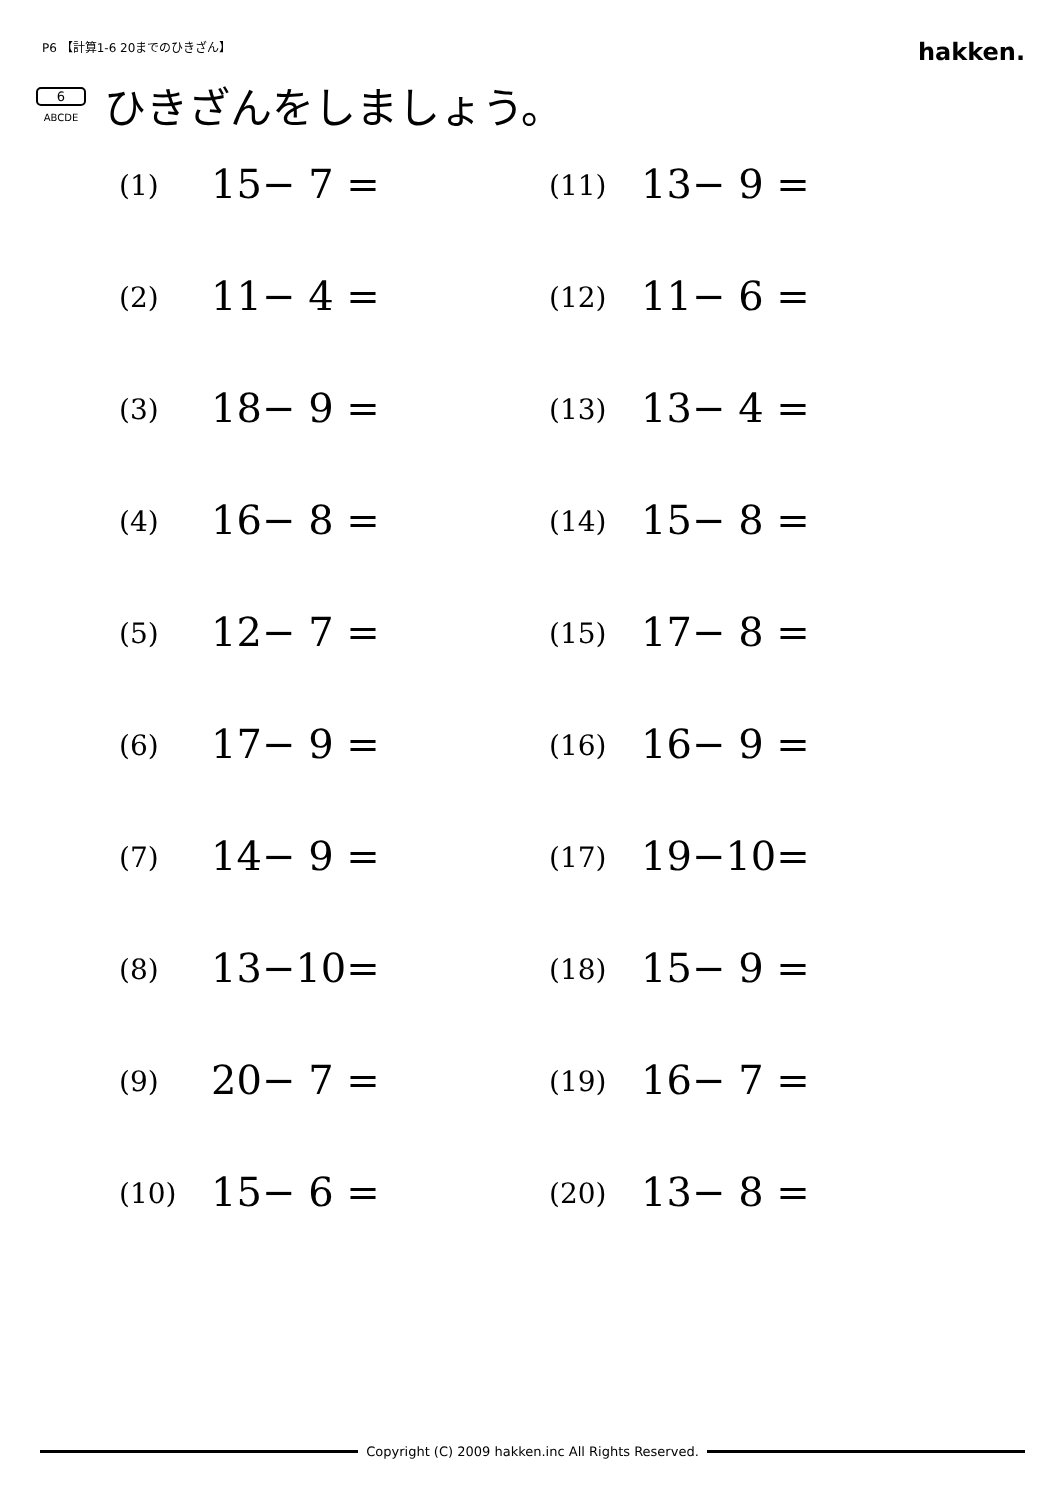P6 【計算1-6 20までのひきざん】
hakken.
6
ABCDE
ひきざんをしましょう。
| (1) | 15− 7 = | (11) | 13− 9 = |
| (2) | 11− 4 = | (12) | 11− 6 = |
| (3) | 18− 9 = | (13) | 13− 4 = |
| (4) | 16− 8 = | (14) | 15− 8 = |
| (5) | 12− 7 = | (15) | 17− 8 = |
| (6) | 17− 9 = | (16) | 16− 9 = |
| (7) | 14− 9 = | (17) | 19−10= |
| (8) | 13−10= | (18) | 15− 9 = |
| (9) | 20− 7 = | (19) | 16− 7 = |
| (10) | 15− 6 = | (20) | 13− 8 = |
Copyright (C) 2009 hakken.inc All Rights Reserved.